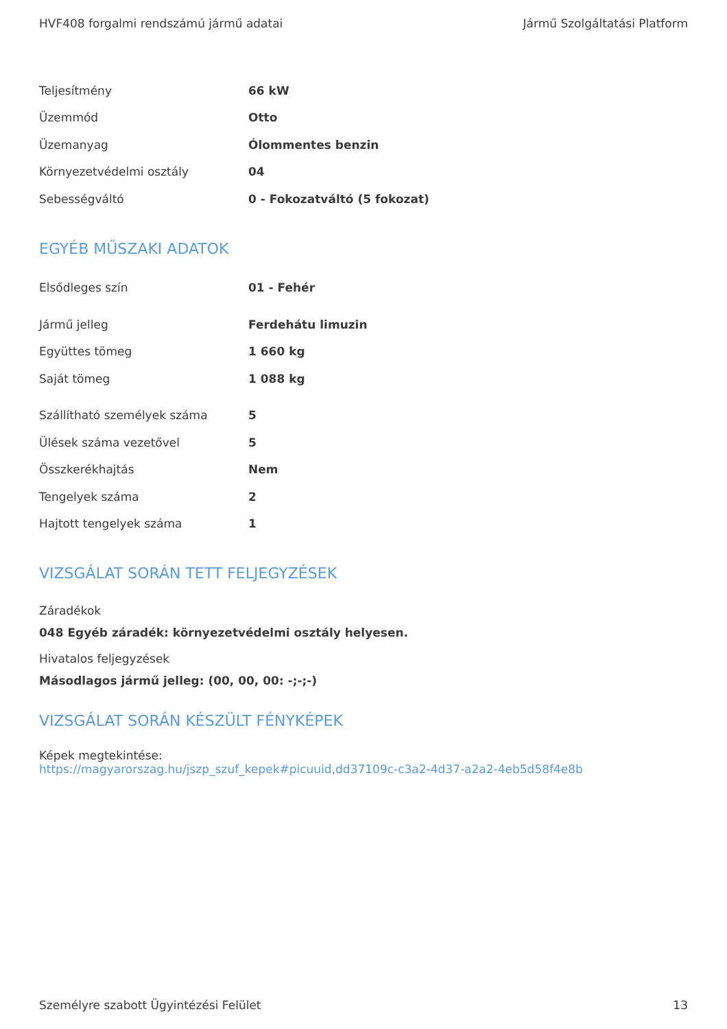HVF408 forgalmi rendszámú jármű adatai Jármű Szolgáltatási Platform
| Teljesítmény | 66 kW |
| Üzemmód | Otto |
| Üzemanyag | Ólommentes benzin |
| Környezetvédelmi osztály | 04 |
| Sebességváltó | 0 - Fokozatváltó (5 fokozat) |
EGYÉB MŰSZAKI ADATOK
| Elsődleges szín | 01 - Fehér |
| Jármű jelleg | Ferdehátu limuzin |
| Együttes tömeg | 1 660 kg |
| Saját tömeg | 1 088 kg |
| Szállítható személyek száma | 5 |
| Ülések száma vezetővel | 5 |
| Összkerékhajtás | Nem |
| Tengelyek száma | 2 |
| Hajtott tengelyek száma | 1 |
VIZSGÁLAT SORÁN TETT FELJEGYZÉSEK
Záradékok
048 Egyéb záradék: környezetvédelmi osztály helyesen.
Hivatalos feljegyzések
Másodlagos jármű jelleg: (00, 00, 00: -;-;-)
VIZSGÁLAT SORÁN KÉSZÜLT FÉNYKÉPEK
Képek megtekintése:
https://magyarorszag.hu/jszp_szuf_kepek#picuuid,dd37109c-c3a2-4d37-a2a2-4eb5d58f4e8b
Személyre szabott Ügyintézési Felület 13